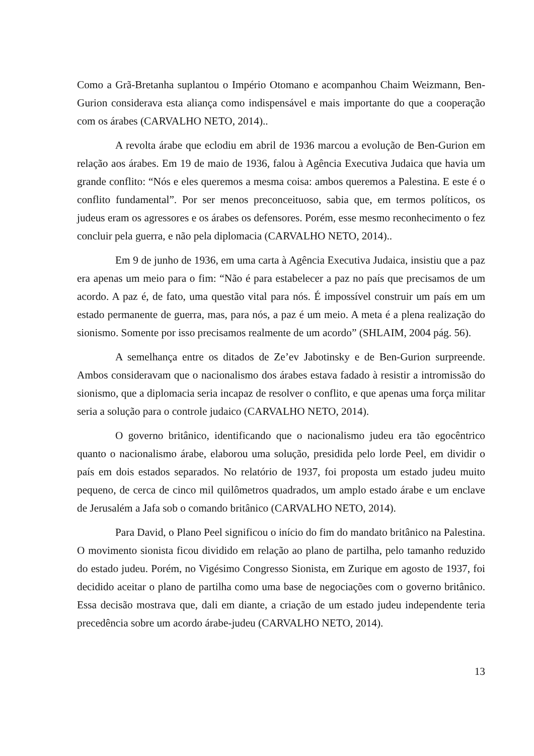Como a Grã-Bretanha suplantou o Império Otomano e acompanhou Chaim Weizmann, Ben-Gurion considerava esta aliança como indispensável e mais importante do que a cooperação com os árabes (CARVALHO NETO, 2014)..
A revolta árabe que eclodiu em abril de 1936 marcou a evolução de Ben-Gurion em relação aos árabes. Em 19 de maio de 1936, falou à Agência Executiva Judaica que havia um grande conflito: “Nós e eles queremos a mesma coisa: ambos queremos a Palestina. E este é o conflito fundamental”. Por ser menos preconceituoso, sabia que, em termos políticos, os judeus eram os agressores e os árabes os defensores. Porém, esse mesmo reconhecimento o fez concluir pela guerra, e não pela diplomacia (CARVALHO NETO, 2014)..
Em 9 de junho de 1936, em uma carta à Agência Executiva Judaica, insistiu que a paz era apenas um meio para o fim: “Não é para estabelecer a paz no país que precisamos de um acordo. A paz é, de fato, uma questão vital para nós. É impossível construir um país em um estado permanente de guerra, mas, para nós, a paz é um meio. A meta é a plena realização do sionismo. Somente por isso precisamos realmente de um acordo” (SHLAIM, 2004 pág. 56).
A semelhança entre os ditados de Ze’ev Jabotinsky e de Ben-Gurion surpreende. Ambos consideravam que o nacionalismo dos árabes estava fadado à resistir a intromissão do sionismo, que a diplomacia seria incapaz de resolver o conflito, e que apenas uma força militar seria a solução para o controle judaico (CARVALHO NETO, 2014).
O governo britânico, identificando que o nacionalismo judeu era tão egocêntrico quanto o nacionalismo árabe, elaborou uma solução, presidida pelo lorde Peel, em dividir o país em dois estados separados. No relatório de 1937, foi proposta um estado judeu muito pequeno, de cerca de cinco mil quilômetros quadrados, um amplo estado árabe e um enclave de Jerusalém a Jafa sob o comando britânico (CARVALHO NETO, 2014).
Para David, o Plano Peel significou o início do fim do mandato britânico na Palestina. O movimento sionista ficou dividido em relação ao plano de partilha, pelo tamanho reduzido do estado judeu. Porém, no Vigésimo Congresso Sionista, em Zurique em agosto de 1937, foi decidido aceitar o plano de partilha como uma base de negociações com o governo britânico. Essa decisão mostrava que, dali em diante, a criação de um estado judeu independente teria precedência sobre um acordo árabe-judeu (CARVALHO NETO, 2014).
13